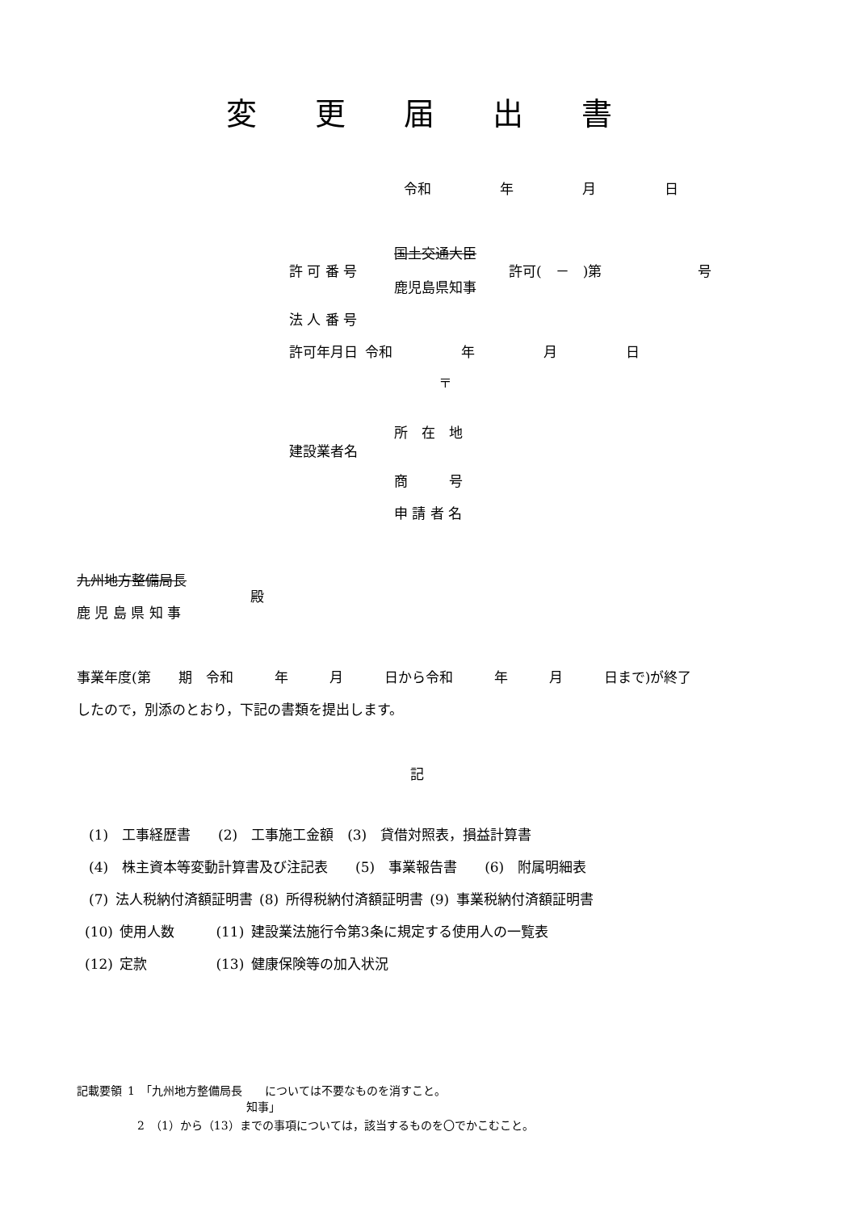変 更 届 出 書
令和     年     月     日
国土交通大臣
許 可 番 号 許可( － )第       号
鹿児島県知事
法 人 番 号
許可年月日 令和     年     月     日
〒
所 在 地
建設業者名
商   号
申 請 者 名
九州地方整備局長
殿
鹿 児 島 県 知 事
事業年度(第  期 令和   年   月   日から令和   年   月   日まで)が終了
したので，別添のとおり，下記の書類を提出します。
記
(1) 工事経歴書  (2) 工事施工金額 (3) 貸借対照表，損益計算書
(4) 株主資本等変動計算書及び注記表  (5) 事業報告書  (6) 附属明細表
(7) 法人税納付済額証明書 (8) 所得税納付済額証明書 (9) 事業税納付済額証明書
(10) 使用人数   (11) 建設業法施行令第3条に規定する使用人の一覧表
(12) 定款     (13) 健康保険等の加入状況
記載要領 1 「九州地方整備局長  については不要なものを消すこと。
知事」
2 （1）から（13）までの事項については，該当するものを〇でかこむこと。